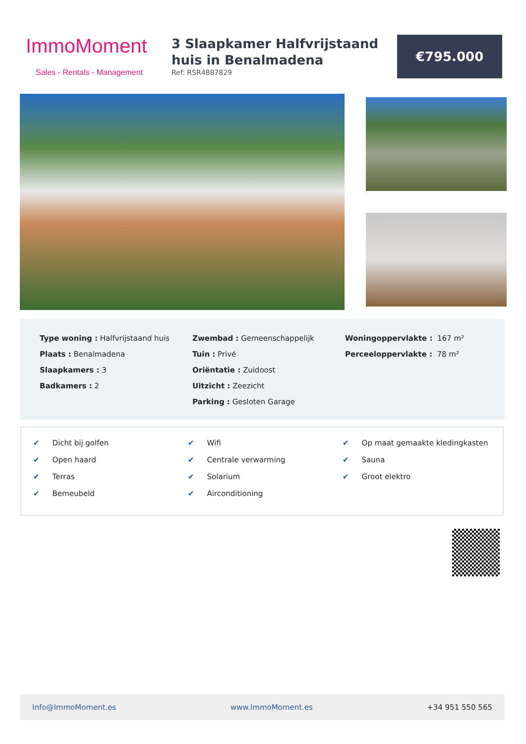ImmoMoment
Sales - Rentals - Management
3 Slaapkamer Halfvrijstaand huis in Benalmadena
Ref: RSR4887829
€795.000
Type woning : Halfvrijstaand huis
Plaats : Benalmadena
Slaapkamers : 3
Badkamers : 2
Zwembad : Gemeenschappelijk
Tuin : Privé
Oriëntatie : Zuidoost
Uitzicht : Zeezicht
Parking : Gesloten Garage
Woningoppervlakte : 167 m²
Perceeloppervlakte : 78 m²
✔ Dicht bij golfen
✔ Open haard
✔ Terras
✔ Bemeubeld
✔ Wifi
✔ Centrale verwarming
✔ Solarium
✔ Airconditioning
✔ Op maat gemaakte kledingkasten
✔ Sauna
✔ Groot elektro
Info@ImmoMoment.es www.ImmoMoment.es +34 951 550 565